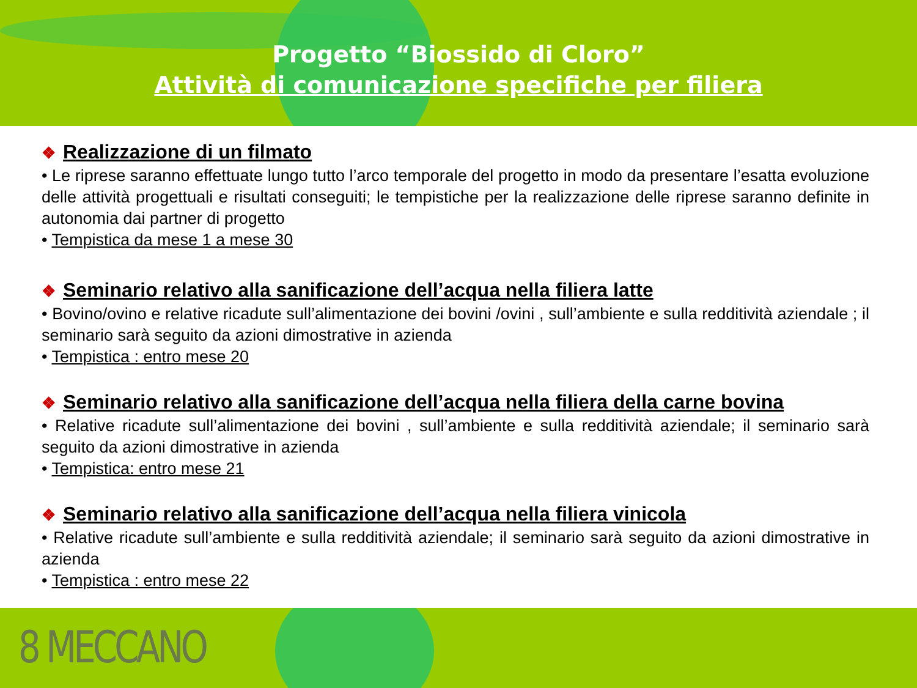Progetto “Biossido di Cloro”
Attività di comunicazione specifiche per filiera
❖ Realizzazione di un filmato
• Le riprese saranno effettuate lungo tutto l’arco temporale del progetto in modo da presentare l’esatta evoluzione delle attività progettuali e risultati conseguiti; le tempistiche per la realizzazione delle riprese saranno definite in autonomia dai partner di progetto
• Tempistica da mese 1 a mese 30
❖ Seminario relativo alla sanificazione dell’acqua nella filiera latte
• Bovino/ovino e relative ricadute sull’alimentazione dei bovini /ovini , sull’ambiente e sulla redditività aziendale ; il seminario sarà seguito da azioni dimostrative in azienda
• Tempistica : entro mese 20
❖ Seminario relativo alla sanificazione dell’acqua nella filiera della carne bovina
• Relative ricadute sull’alimentazione dei bovini , sull’ambiente e sulla redditività aziendale; il seminario sarà seguito da azioni dimostrative in azienda
• Tempistica: entro mese 21
❖ Seminario relativo alla sanificazione dell’acqua nella filiera vinicola
• Relative ricadute sull’ambiente e sulla redditività aziendale; il seminario sarà seguito da azioni dimostrative in azienda
• Tempistica : entro mese 22
8 MECCANO